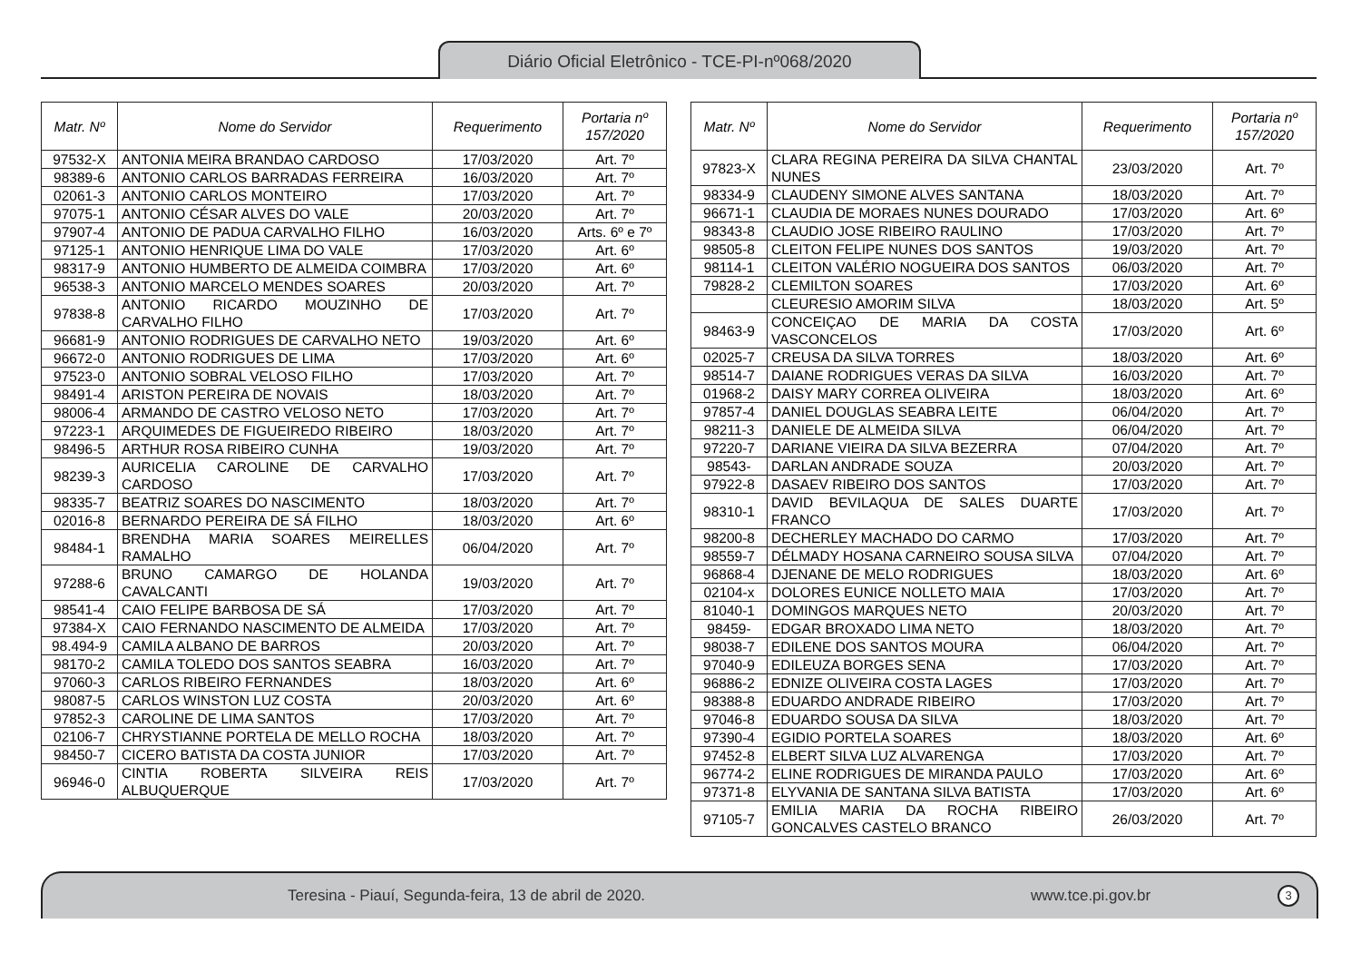Diário Oficial Eletrônico - TCE-PI-nº068/2020
| Matr. Nº | Nome do Servidor | Requerimento | Portaria nº 157/2020 |
| --- | --- | --- | --- |
| 97532-X | ANTONIA MEIRA BRANDAO CARDOSO | 17/03/2020 | Art. 7º |
| 98389-6 | ANTONIO CARLOS BARRADAS FERREIRA | 16/03/2020 | Art. 7º |
| 02061-3 | ANTONIO CARLOS MONTEIRO | 17/03/2020 | Art. 7º |
| 97075-1 | ANTONIO CÉSAR ALVES DO VALE | 20/03/2020 | Art. 7º |
| 97907-4 | ANTONIO DE PADUA CARVALHO FILHO | 16/03/2020 | Arts. 6º e 7º |
| 97125-1 | ANTONIO HENRIQUE LIMA DO VALE | 17/03/2020 | Art. 6º |
| 98317-9 | ANTONIO HUMBERTO DE ALMEIDA COIMBRA | 17/03/2020 | Art. 6º |
| 96538-3 | ANTONIO MARCELO MENDES SOARES | 20/03/2020 | Art. 7º |
| 97838-8 | ANTONIO RICARDO MOUZINHO DE CARVALHO FILHO | 17/03/2020 | Art. 7º |
| 96681-9 | ANTONIO RODRIGUES DE CARVALHO NETO | 19/03/2020 | Art. 6º |
| 96672-0 | ANTONIO RODRIGUES DE LIMA | 17/03/2020 | Art. 6º |
| 97523-0 | ANTONIO SOBRAL VELOSO FILHO | 17/03/2020 | Art. 7º |
| 98491-4 | ARISTON PEREIRA DE NOVAIS | 18/03/2020 | Art. 7º |
| 98006-4 | ARMANDO DE CASTRO VELOSO NETO | 17/03/2020 | Art. 7º |
| 97223-1 | ARQUIMEDES DE FIGUEIREDO RIBEIRO | 18/03/2020 | Art. 7º |
| 98496-5 | ARTHUR ROSA RIBEIRO CUNHA | 19/03/2020 | Art. 7º |
| 98239-3 | AURICELIA CAROLINE DE CARVALHO CARDOSO | 17/03/2020 | Art. 7º |
| 98335-7 | BEATRIZ SOARES DO NASCIMENTO | 18/03/2020 | Art. 7º |
| 02016-8 | BERNARDO PEREIRA DE SÁ FILHO | 18/03/2020 | Art. 6º |
| 98484-1 | BRENDHA MARIA SOARES MEIRELLES RAMALHO | 06/04/2020 | Art. 7º |
| 97288-6 | BRUNO CAMARGO DE HOLANDA CAVALCANTI | 19/03/2020 | Art. 7º |
| 98541-4 | CAIO FELIPE BARBOSA DE SÁ | 17/03/2020 | Art. 7º |
| 97384-X | CAIO FERNANDO NASCIMENTO DE ALMEIDA | 17/03/2020 | Art. 7º |
| 98.494-9 | CAMILA ALBANO DE BARROS | 20/03/2020 | Art. 7º |
| 98170-2 | CAMILA TOLEDO DOS SANTOS SEABRA | 16/03/2020 | Art. 7º |
| 97060-3 | CARLOS RIBEIRO FERNANDES | 18/03/2020 | Art. 6º |
| 98087-5 | CARLOS WINSTON LUZ COSTA | 20/03/2020 | Art. 6º |
| 97852-3 | CAROLINE DE LIMA SANTOS | 17/03/2020 | Art. 7º |
| 02106-7 | CHRYSTIANNE PORTELA DE MELLO ROCHA | 18/03/2020 | Art. 7º |
| 98450-7 | CICERO BATISTA DA COSTA JUNIOR | 17/03/2020 | Art. 7º |
| 96946-0 | CINTIA ROBERTA SILVEIRA REIS ALBUQUERQUE | 17/03/2020 | Art. 7º |
| Matr. Nº | Nome do Servidor | Requerimento | Portaria nº 157/2020 |
| --- | --- | --- | --- |
| 97823-X | CLARA REGINA PEREIRA DA SILVA CHANTAL NUNES | 23/03/2020 | Art. 7º |
| 98334-9 | CLAUDENY SIMONE ALVES SANTANA | 18/03/2020 | Art. 7º |
| 96671-1 | CLAUDIA DE MORAES NUNES DOURADO | 17/03/2020 | Art. 6º |
| 98343-8 | CLAUDIO JOSE RIBEIRO RAULINO | 17/03/2020 | Art. 7º |
| 98505-8 | CLEITON FELIPE NUNES DOS SANTOS | 19/03/2020 | Art. 7º |
| 98114-1 | CLEITON VALÉRIO NOGUEIRA DOS SANTOS | 06/03/2020 | Art. 7º |
| 79828-2 | CLEMILTON SOARES | 17/03/2020 | Art. 6º |
| | CLEURESIO AMORIM SILVA | 18/03/2020 | Art. 5º |
| 98463-9 | CONCEIÇAO DE MARIA DA COSTA VASCONCELOS | 17/03/2020 | Art. 6º |
| 02025-7 | CREUSA DA SILVA TORRES | 18/03/2020 | Art. 6º |
| 98514-7 | DAIANE RODRIGUES VERAS DA SILVA | 16/03/2020 | Art. 7º |
| 01968-2 | DAISY MARY CORREA OLIVEIRA | 18/03/2020 | Art. 6º |
| 97857-4 | DANIEL DOUGLAS SEABRA LEITE | 06/04/2020 | Art. 7º |
| 98211-3 | DANIELE DE ALMEIDA SILVA | 06/04/2020 | Art. 7º |
| 97220-7 | DARIANE VIEIRA DA SILVA BEZERRA | 07/04/2020 | Art. 7º |
| 98543- | DARLAN ANDRADE SOUZA | 20/03/2020 | Art. 7º |
| 97922-8 | DASAEV RIBEIRO DOS SANTOS | 17/03/2020 | Art. 7º |
| 98310-1 | DAVID BEVILAQUA DE SALES DUARTE FRANCO | 17/03/2020 | Art. 7º |
| 98200-8 | DECHERLEY MACHADO DO CARMO | 17/03/2020 | Art. 7º |
| 98559-7 | DÉLMADY HOSANA CARNEIRO SOUSA SILVA | 07/04/2020 | Art. 7º |
| 96868-4 | DJENANE DE MELO RODRIGUES | 18/03/2020 | Art. 6º |
| 02104-x | DOLORES EUNICE NOLLETO MAIA | 17/03/2020 | Art. 7º |
| 81040-1 | DOMINGOS MARQUES NETO | 20/03/2020 | Art. 7º |
| 98459- | EDGAR BROXADO LIMA NETO | 18/03/2020 | Art. 7º |
| 98038-7 | EDILENE DOS SANTOS MOURA | 06/04/2020 | Art. 7º |
| 97040-9 | EDILEUZA BORGES SENA | 17/03/2020 | Art. 7º |
| 96886-2 | EDNIZE OLIVEIRA COSTA LAGES | 17/03/2020 | Art. 7º |
| 98388-8 | EDUARDO ANDRADE RIBEIRO | 17/03/2020 | Art. 7º |
| 97046-8 | EDUARDO SOUSA DA SILVA | 18/03/2020 | Art. 7º |
| 97390-4 | EGIDIO PORTELA SOARES | 18/03/2020 | Art. 6º |
| 97452-8 | ELBERT SILVA LUZ ALVARENGA | 17/03/2020 | Art. 7º |
| 96774-2 | ELINE RODRIGUES DE MIRANDA PAULO | 17/03/2020 | Art. 6º |
| 97371-8 | ELYVANIA DE SANTANA SILVA BATISTA | 17/03/2020 | Art. 6º |
| 97105-7 | EMILIA MARIA DA ROCHA RIBEIRO GONCALVES CASTELO BRANCO | 26/03/2020 | Art. 7º |
Teresina - Piauí, Segunda-feira, 13 de abril de 2020. www.tce.pi.gov.br 3